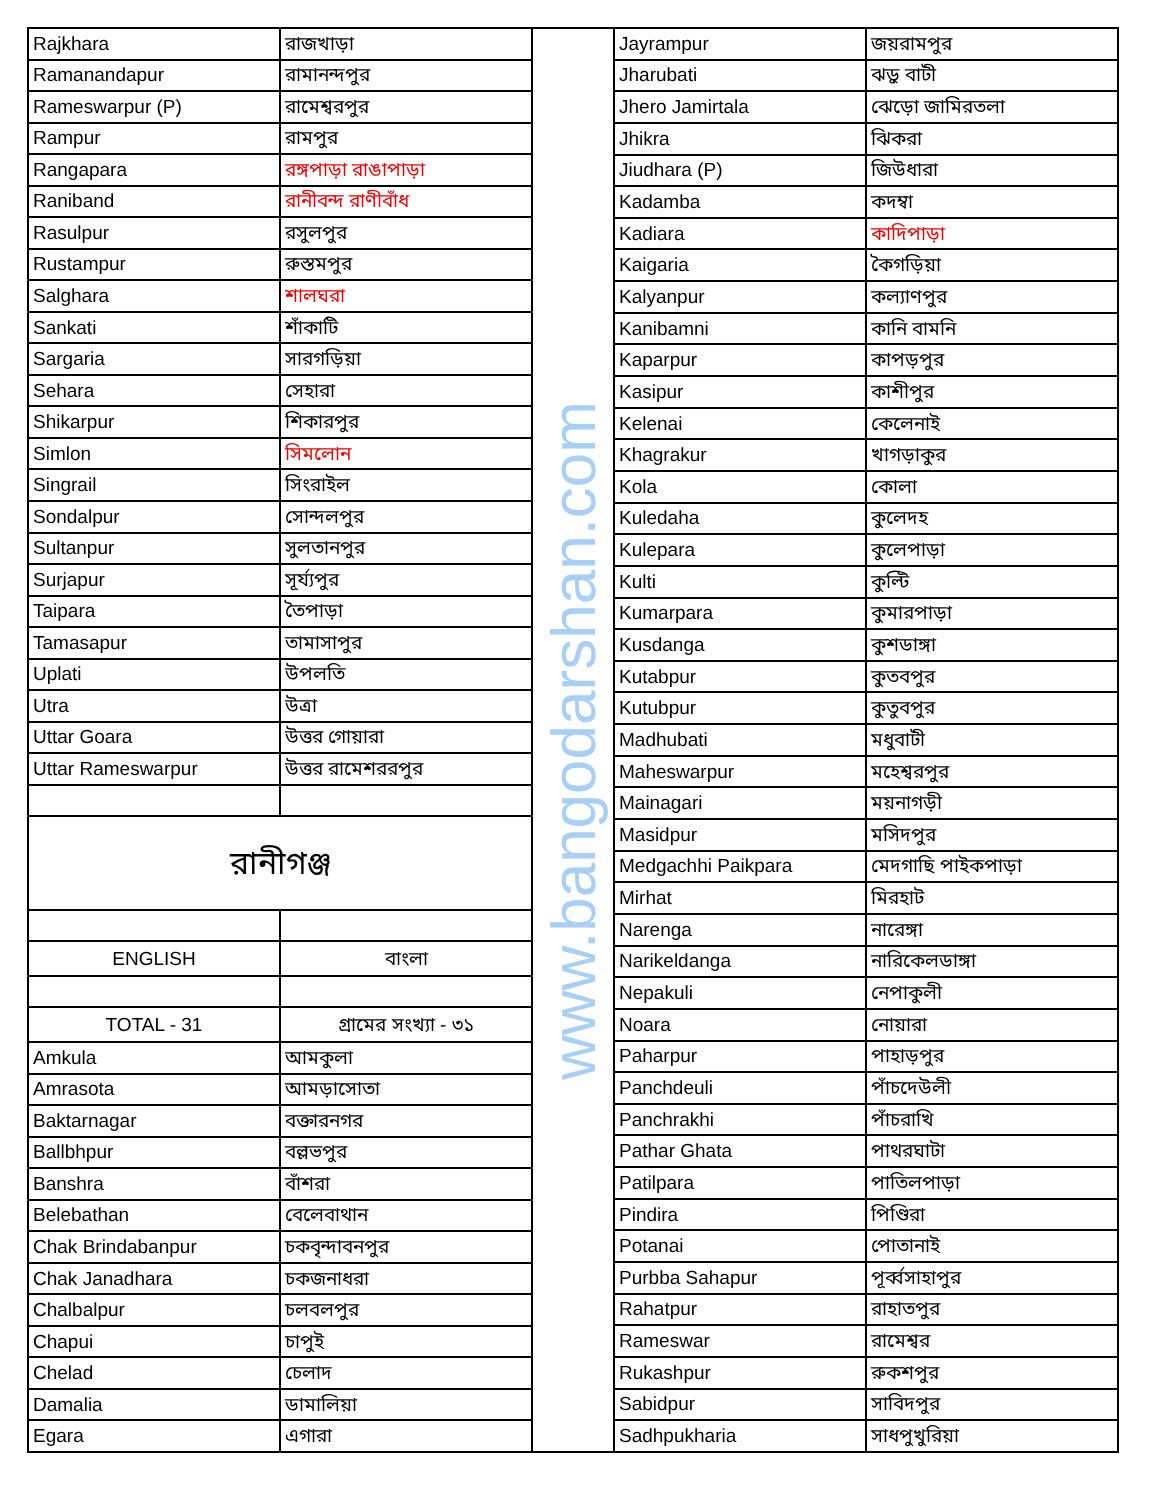| Rajkhara | রাজখাড়া |
| Ramanandapur | রামানন্দপুর |
| Rameswarpur (P) | রামেশ্বরপুর |
| Rampur | রামপুর |
| Rangapara | রঙ্গপাড়া রাঙাপাড়া |
| Raniband | রানীবন্দ রাণীবাঁধ |
| Rasulpur | রসুলপুর |
| Rustampur | রুস্তমপুর |
| Salghara | শালঘরা |
| Sankati | শাঁকাটি |
| Sargaria | সারগড়িয়া |
| Sehara | সেহারা |
| Shikarpur | শিকারপুর |
| Simlon | সিমলোন |
| Singrail | সিংরাইল |
| Sondalpur | সোন্দলপুর |
| Sultanpur | সুলতানপুর |
| Surjapur | সূর্য্যপুর |
| Taipara | তৈপাড়া |
| Tamasapur | তামাসাপুর |
| Uplati | উপলতি |
| Utra | উত্রা |
| Uttar Goara | উত্তর গোয়ারা |
| Uttar Rameswarpur | উত্তর রামেশররপুর |
| রানীগঞ্জ | |
| ENGLISH | বাংলা |
| TOTAL - 31 | গ্রামের সংখ্যা - ৩১ |
| Amkula | আমকুলা |
| Amrasota | আমড়াসোতা |
| Baktarnagar | বক্তারনগর |
| Ballbhpur | বল্লভপুর |
| Banshra | বাঁশরা |
| Belebathan | বেলেবাথান |
| Chak Brindabanpur | চকবৃন্দাবনপুর |
| Chak Janadhara | চকজনাধরা |
| Chalbalpur | চলবলপুর |
| Chapui | চাপুই |
| Chelad | চেলাদ |
| Damalia | ডামালিয়া |
| Egara | এগারা |
www.bangodarshan.com
| Jayrampur | জয়রামপুর |
| Jharubati | ঝড়ু বাটী |
| Jhero Jamirtala | ঝেড়ো জামিরতলা |
| Jhikra | ঝিকরা |
| Jiudhara (P) | জিউধারা |
| Kadamba | কদম্বা |
| Kadiara | কাদিপাড়া |
| Kaigaria | কৈগড়িয়া |
| Kalyanpur | কল্যাণপুর |
| Kanibamni | কানি বামনি |
| Kaparpur | কাপড়পুর |
| Kasipur | কাশীপুর |
| Kelenai | কেলেনাই |
| Khagrakur | খাগড়াকুর |
| Kola | কোলা |
| Kuledaha | কুলেদহ |
| Kulepara | কুলেপাড়া |
| Kulti | কুল্টি |
| Kumarpara | কুমারপাড়া |
| Kusdanga | কুশডাঙ্গা |
| Kutabpur | কুতবপুর |
| Kutubpur | কুতুবপুর |
| Madhubati | মধুবাটী |
| Maheswarpur | মহেশ্বরপুর |
| Mainagari | ময়নাগড়ী |
| Masidpur | মসিদপুর |
| Medgachhi Paikpara | মেদগাছি পাইকপাড়া |
| Mirhat | মিরহাট |
| Narenga | নারেঙ্গা |
| Narikeldanga | নারিকেলডাঙ্গা |
| Nepakuli | নেপাকুলী |
| Noara | নোয়ারা |
| Paharpur | পাহাড়পুর |
| Panchdeuli | পাঁচদেউলী |
| Panchrakhi | পাঁচরাখি |
| Pathar Ghata | পাথরঘাটা |
| Patilpara | পাতিলপাড়া |
| Pindira | পিণ্ডিরা |
| Potanai | পোতানাই |
| Purbba Sahapur | পূর্ব্বসাহাপুর |
| Rahatpur | রাহাতপুর |
| Rameswar | রামেশ্বর |
| Rukashpur | রুকশপুর |
| Sabidpur | সাবিদপুর |
| Sadhpukharia | সাধপুখুরিয়া |